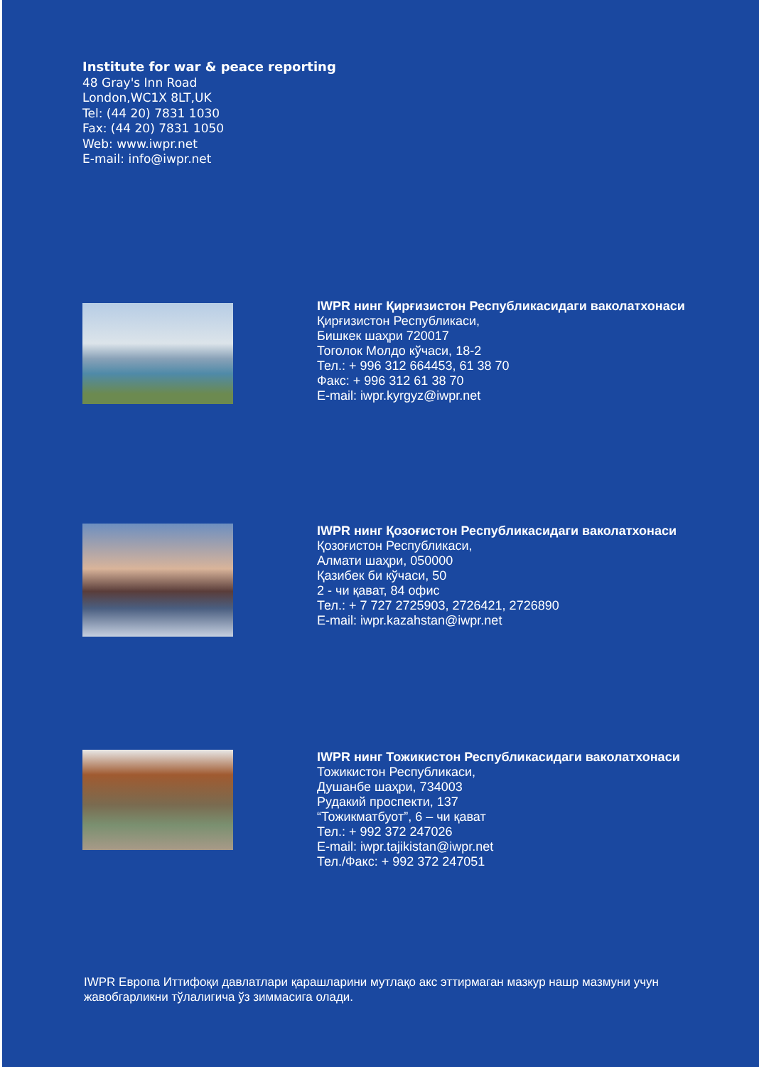Institute for war & peace reporting
48 Gray's Inn Road
London,WC1X 8LT,UK
Tel: (44 20) 7831 1030
Fax: (44 20) 7831 1050
Web: www.iwpr.net
E-mail: info@iwpr.net
IWPR нинг Қирғизистон Республикасидаги ваколатхонаси
Қирғизистон Республикаси,
Бишкек шаҳри 720017
Тоголок Молдо кўчаси, 18-2
Тел.: + 996 312 664453, 61 38 70
Факс: + 996 312 61 38 70
E-mail: iwpr.kyrgyz@iwpr.net
IWPR нинг Қозоғистон Республикасидаги ваколатхонаси
Қозоғистон Республикаси,
Алмати шаҳри, 050000
Қазибек би кўчаси, 50
2 - чи қават, 84 офис
Тел.: + 7 727 2725903, 2726421, 2726890
E-mail: iwpr.kazahstan@iwpr.net
IWPR нинг Тожикистон Республикасидаги ваколатхонаси
Тожикистон Республикаси,
Душанбе шаҳри, 734003
Рудакий проспекти, 137
“Тожикматбуот”, 6 – чи қават
Тел.: + 992 372 247026
E-mail: iwpr.tajikistan@iwpr.net
Тел./Факс: + 992 372 247051
IWPR Европа Иттифоқи давлатлари қарашларини мутлақо акс эттирмаган мазкур нашр мазмуни учун жавобгарликни тўлалигича ўз зиммасига олади.